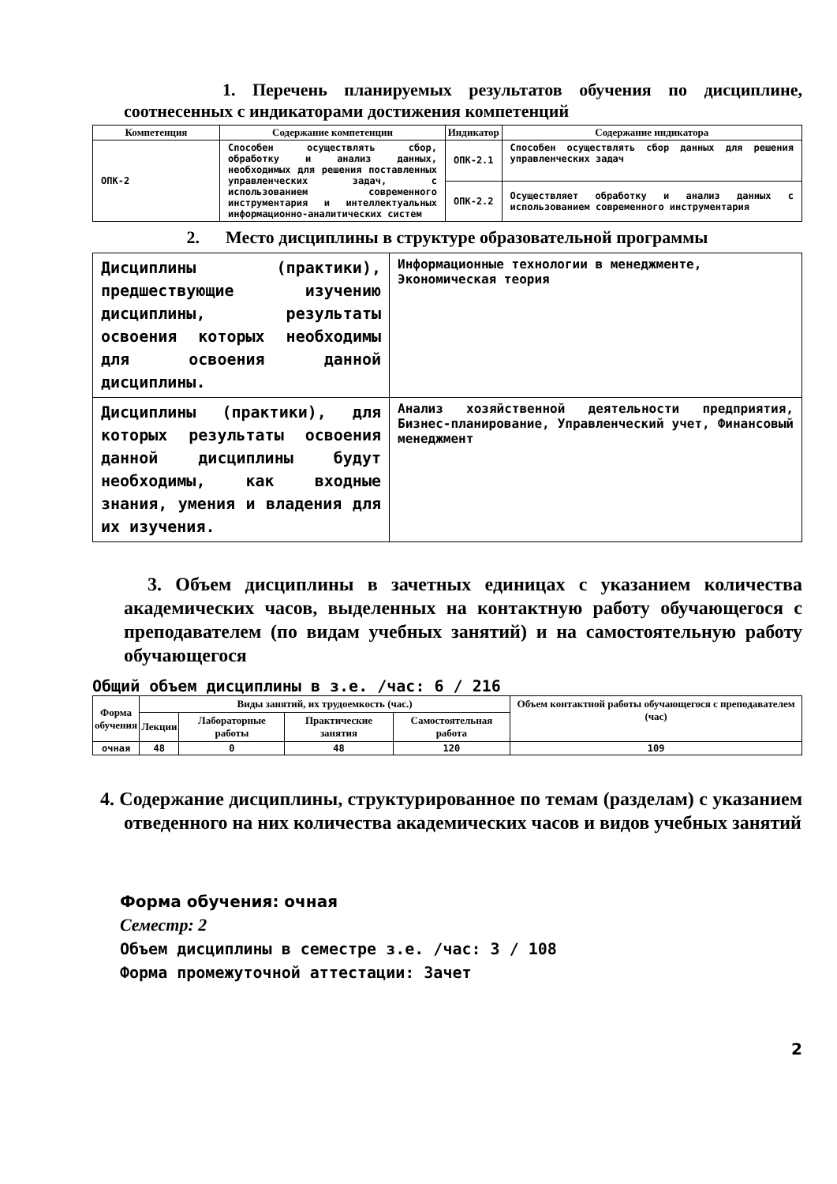1. Перечень планируемых результатов обучения по дисциплине, соотнесенных с индикаторами достижения компетенций
| Компетенция | Содержание компетенции | Индикатор | Содержание индикатора |
| --- | --- | --- | --- |
| ОПК-2 | Способен осуществлять сбор, обработку и анализ данных, необходимых для решения поставленных управленческих задач, с использованием современного инструментария и интеллектуальных информационно-аналитических систем | ОПК-2.1 | Способен осуществлять сбор данных для решения управленческих задач |
| | | ОПК-2.2 | Осуществляет обработку и анализ данных с использованием современного инструментария |
2. Место дисциплины в структуре образовательной программы
| Дисциплины (практики), предшествующие изучению дисциплины, результаты освоения которых необходимы для освоения данной дисциплины. | Информационные технологии в менеджменте, Экономическая теория |
| Дисциплины (практики), для которых результаты освоения данной дисциплины будут необходимы, как входные знания, умения и владения для их изучения. | Анализ хозяйственной деятельности предприятия, Бизнес-планирование, Управленческий учет, Финансовый менеджмент |
3. Объем дисциплины в зачетных единицах с указанием количества академических часов, выделенных на контактную работу обучающегося с преподавателем (по видам учебных занятий) и на самостоятельную работу обучающегося
Общий объем дисциплины в з.е. /час: 6 / 216
| Форма обучения | Виды занятий, их трудоемкость (час.) | | | | Объем контактной работы обучающегося с преподавателем (час) |
| --- | --- | --- | --- | --- | --- |
| | Лекции | Лабораторные работы | Практические занятия | Самостоятельная работа | |
| очная | 48 | 0 | 48 | 120 | 109 |
4. Содержание дисциплины, структурированное по темам (разделам) с указанием отведенного на них количества академических часов и видов учебных занятий
Форма обучения: очная
Семестр: 2
Объем дисциплины в семестре з.е. /час: 3 / 108
Форма промежуточной аттестации: Зачет
2